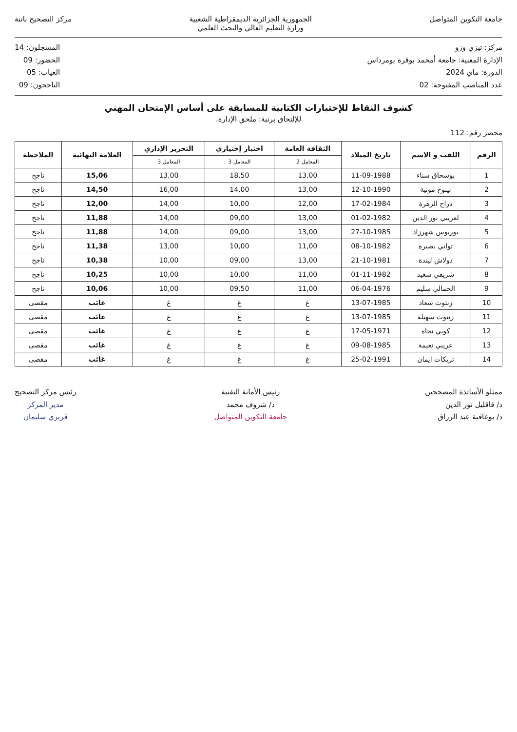جامعة التكوين المتواصل الجمهورية الجزائرية الديمقراطية الشعبية
وزارة التعليم العالي والبحث العلمي
مركز التصحيح باتنة
مركز: تيزي وزو
الإدارة المعنية: جامعة أمحمد بوقرة بومرداس
الدورة: ماي 2024
عدد المناصب المفتوحة: 02
المسجلون: 14
الحضور: 09
الغياب: 05
الناجحون: 09
كشوف النقاط للإختبارات الكتابية للمسابقة على أساس الإمتحان المهني
للإلتحاق برتبة: ملحق الإدارة.
محضر رقم: 112
| الرقم | اللقب و الاسم | تاريخ الميلاد | الثقافة العامة | اختبار إختياري | التحرير الإداري | العلامة النهائية | الملاحظة |
| --- | --- | --- | --- | --- | --- | --- | --- |
| | | | المعامل 2 | المعامل 3 | المعامل 3 | | |
| 1 | بوسحاق سناء | 11-09-1988 | 13,00 | 18,50 | 13,00 | 15,06 | ناجح |
| 2 | نينوح مونية | 12-10-1990 | 13,00 | 14,00 | 16,00 | 14,50 | ناجح |
| 3 | دراح الزهرة | 17-02-1984 | 12,00 | 10,00 | 14,00 | 12,00 | ناجح |
| 4 | لعريبي نور الدين | 01-02-1982 | 13,00 | 09,00 | 14,00 | 11,88 | ناجح |
| 5 | بوربوس شهرزاد | 27-10-1985 | 13,00 | 09,00 | 14,00 | 11,88 | ناجح |
| 6 | تواتي نصيرة | 08-10-1982 | 11,00 | 10,00 | 13,00 | 11,38 | ناجح |
| 7 | دولاش ليندة | 21-10-1981 | 13,00 | 09,00 | 10,00 | 10,38 | ناجح |
| 8 | شريفي سعيد | 01-11-1982 | 11,00 | 10,00 | 10,00 | 10,25 | ناجح |
| 9 | الحمالي سليم | 06-04-1976 | 11,00 | 09,50 | 10,00 | 10,06 | ناجح |
| 10 | زنتوت سعاد | 13-07-1985 | غ | غ | غ | غائب | مقصى |
| 11 | زنتوت سهيلة | 13-07-1985 | غ | غ | غ | غائب | مقصى |
| 12 | كوبي نجاة | 17-05-1971 | غ | غ | غ | غائب | مقصى |
| 13 | عريبي نعيمة | 09-08-1985 | غ | غ | غ | غائب | مقصى |
| 14 | تريكات ايمان | 25-02-1991 | غ | غ | غ | غائب | مقصى |
ممثلو الأساتذة المصححين
د/ قاقليل نور الدين
د/ بوعافية عبد الرزاق
رئيس الأمانة التقنية
د/ شروف محمد
جامعة التكوين المتواصل
رئيس مركز التصحيح
مدير المركز
قريري سليمان